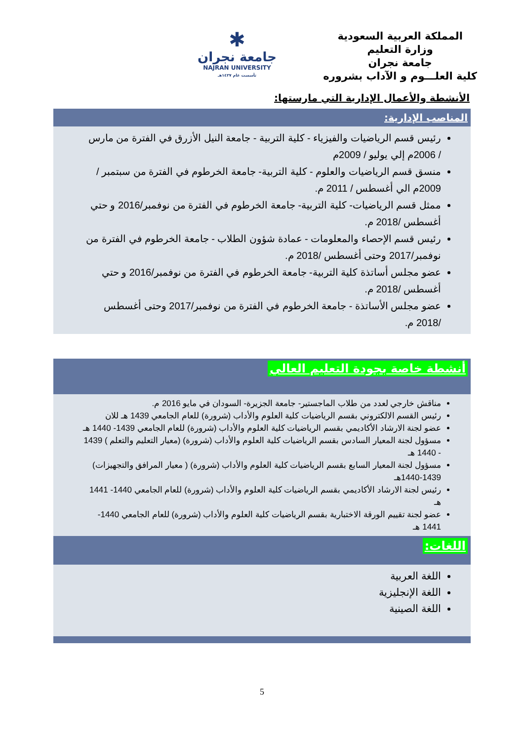المملكة العربية السعودية
وزارة التعليم
جامعة نجران
كلية العلـــوم و الآداب بشروره
✱
جامعة نجران
NAJRAN UNIVERSITY
تأسست عام ١٤٢٧هـ
الأنشطة والأعمال الإدارية التي مارستها:
المناصب الإدارية:
رئيس قسم الرياضيات والفيزياء - كلية التربية - جامعة النيل الأزرق في الفترة من مارس / 2006م إلي يوليو / 2009م
منسق قسم الرياضيات والعلوم - كلية التربية- جامعة الخرطوم في الفترة من سبتمبر / 2009م الي أغسطس / 2011 م.
ممثل قسم الرياضيات- كلية التربية- جامعة الخرطوم في الفترة من نوفمبر/2016 و حتي أغسطس /2018 م.
رئيس قسم الإحصاء والمعلومات - عمادة شؤون الطلاب - جامعة الخرطوم في الفترة من نوفمبر/2017 وحتى أغسطس /2018 م.
عضو مجلس أساتذة كلية التربية- جامعة الخرطوم في الفترة من نوفمبر/2016 و حتي أغسطس /2018 م.
عضو مجلس الأساتذة - جامعة الخرطوم في الفترة من نوفمبر/2017 وحتى أغسطس /2018 م.
أنشطة خاصة بجودة التعليم العالي
مناقش خارجي لعدد من طلاب الماجستير- جامعة الجزيرة- السودان في مايو 2016 م.
رئيس القسم الالكتروني بقسم الرياضيات كلية العلوم والأداب (شرورة) للعام الجامعي 1439 هـ للان
عضو لجنة الارشاد الأكاديمي بقسم الرياضيات كلية العلوم والأداب (شرورة) للعام الجامعي 1439- 1440 هـ
مسؤول لجنة المعيار السادس بقسم الرياضيات كلية العلوم والأداب (شرورة) (معيار التعليم والتعلم ) 1439 - 1440 هـ
مسؤول لجنة المعيار السابع بقسم الرياضيات كلية العلوم والأداب (شرورة) ( معيار المرافق والتجهيزات) 1439-1440هـ
رئيس لجنة الارشاد الأكاديمي بقسم الرياضيات كلية العلوم والأداب (شرورة) للعام الجامعي 1440- 1441 هـ
عضو لجنة تقييم الورقة الاختبارية بقسم الرياضيات كلية العلوم والأداب (شرورة) للعام الجامعي 1440- 1441 هـ
اللغات:
اللغة العربية
اللغة الإنجليزية
اللغة الصينية
5